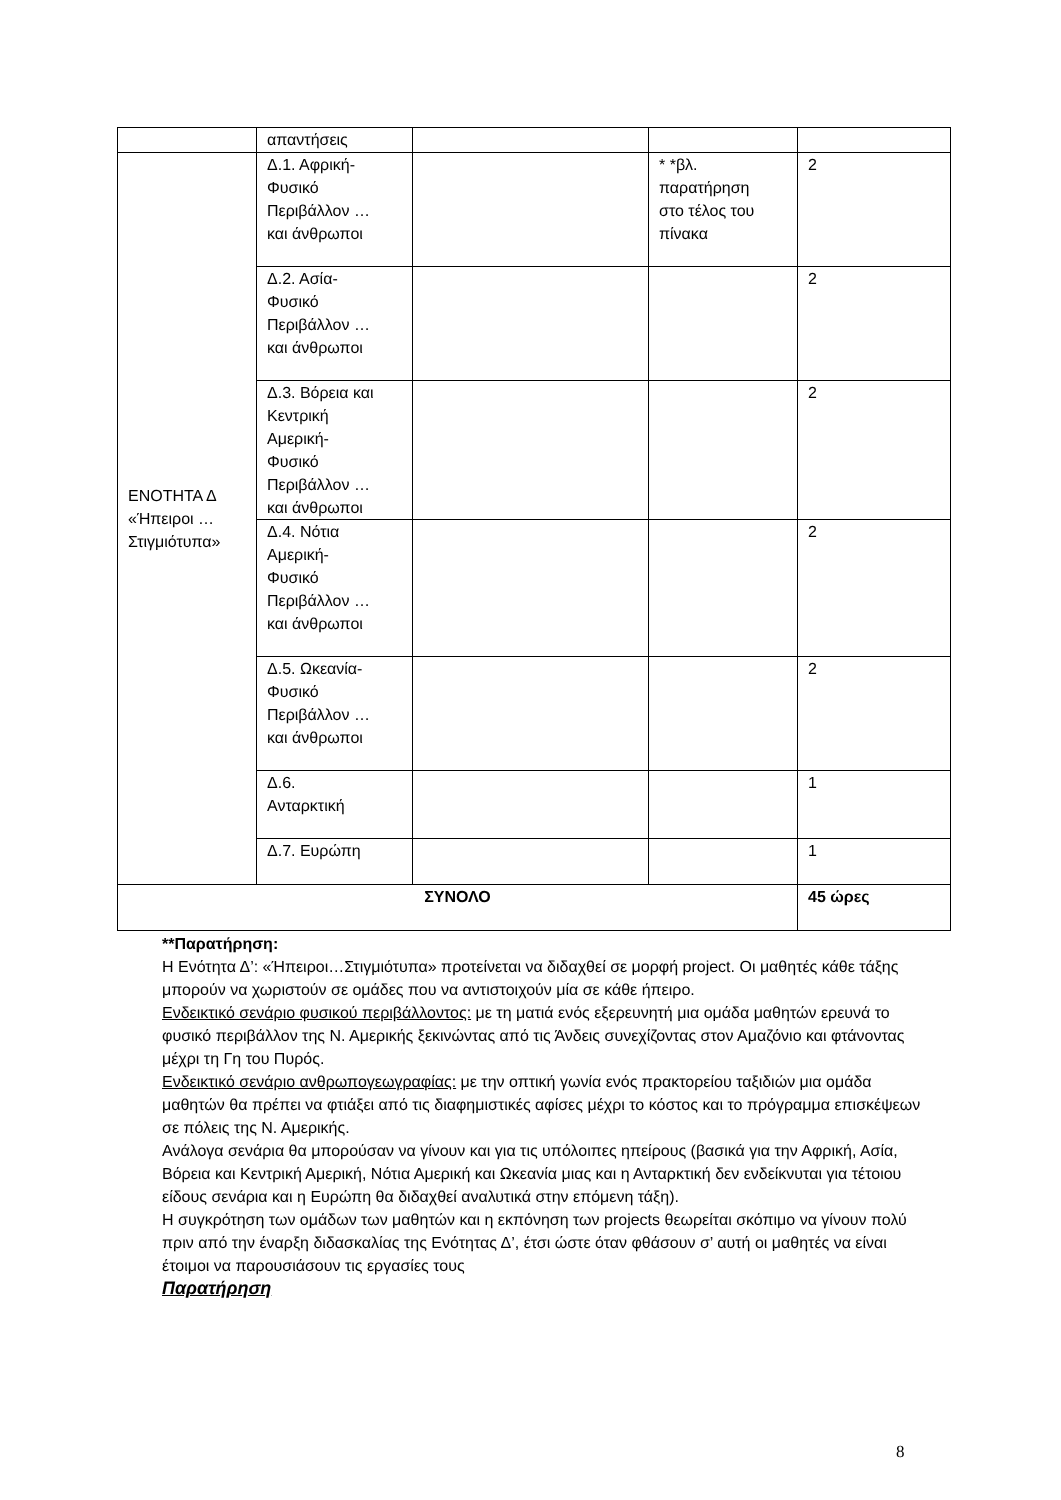| | απαντήσεις | | | |
| ΕΝΟΤΗΤΑ Δ «Ήπειροι … Στιγμιότυπα» | Δ.1. Αφρική- Φυσικό Περιβάλλον … και άνθρωποι | | * *βλ. παρατήρηση στο τέλος του πίνακα | 2 |
| | Δ.2. Ασία- Φυσικό Περιβάλλον … και άνθρωποι | | | 2 |
| | Δ.3. Βόρεια και Κεντρική Αμερική- Φυσικό Περιβάλλον … και άνθρωποι | | | 2 |
| | Δ.4. Νότια Αμερική- Φυσικό Περιβάλλον … και άνθρωποι | | | 2 |
| | Δ.5. Ωκεανία- Φυσικό Περιβάλλον … και άνθρωποι | | | 2 |
| | Δ.6. Ανταρκτική | | | 1 |
| | Δ.7. Ευρώπη | | | 1 |
| ΣΥΝΟΛΟ | | | | 45 ώρες |
**Παρατήρηση:
Η Ενότητα Δ’: «Ήπειροι…Στιγμιότυπα» προτείνεται να διδαχθεί σε μορφή project. Οι μαθητές κάθε τάξης μπορούν να χωριστούν σε ομάδες που να αντιστοιχούν μία σε κάθε ήπειρο.
Ενδεικτικό σενάριο φυσικού περιβάλλοντος: με τη ματιά ενός εξερευνητή μια ομάδα μαθητών ερευνά το φυσικό περιβάλλον της Ν. Αμερικής ξεκινώντας από τις Άνδεις συνεχίζοντας στον Αμαζόνιο και φτάνοντας μέχρι τη Γη του Πυρός.
Ενδεικτικό σενάριο ανθρωπογεωγραφίας: με την οπτική γωνία ενός πρακτορείου ταξιδιών μια ομάδα μαθητών θα πρέπει να φτιάξει από τις διαφημιστικές αφίσες μέχρι το κόστος και το πρόγραμμα επισκέψεων σε πόλεις της Ν. Αμερικής.
Ανάλογα σενάρια θα μπορούσαν να γίνουν και για τις υπόλοιπες ηπείρους (βασικά για την Αφρική, Ασία, Βόρεια και Κεντρική Αμερική, Νότια Αμερική και Ωκεανία μιας και η Ανταρκτική δεν ενδείκνυται για τέτοιου είδους σενάρια και η Ευρώπη θα διδαχθεί αναλυτικά στην επόμενη τάξη).
Η συγκρότηση των ομάδων των μαθητών και η εκπόνηση των projects θεωρείται σκόπιμο να γίνουν πολύ πριν από την έναρξη διδασκαλίας της Ενότητας Δ’, έτσι ώστε όταν φθάσουν σ’ αυτή οι μαθητές να είναι έτοιμοι να παρουσιάσουν τις εργασίες τους
Παρατήρηση
8